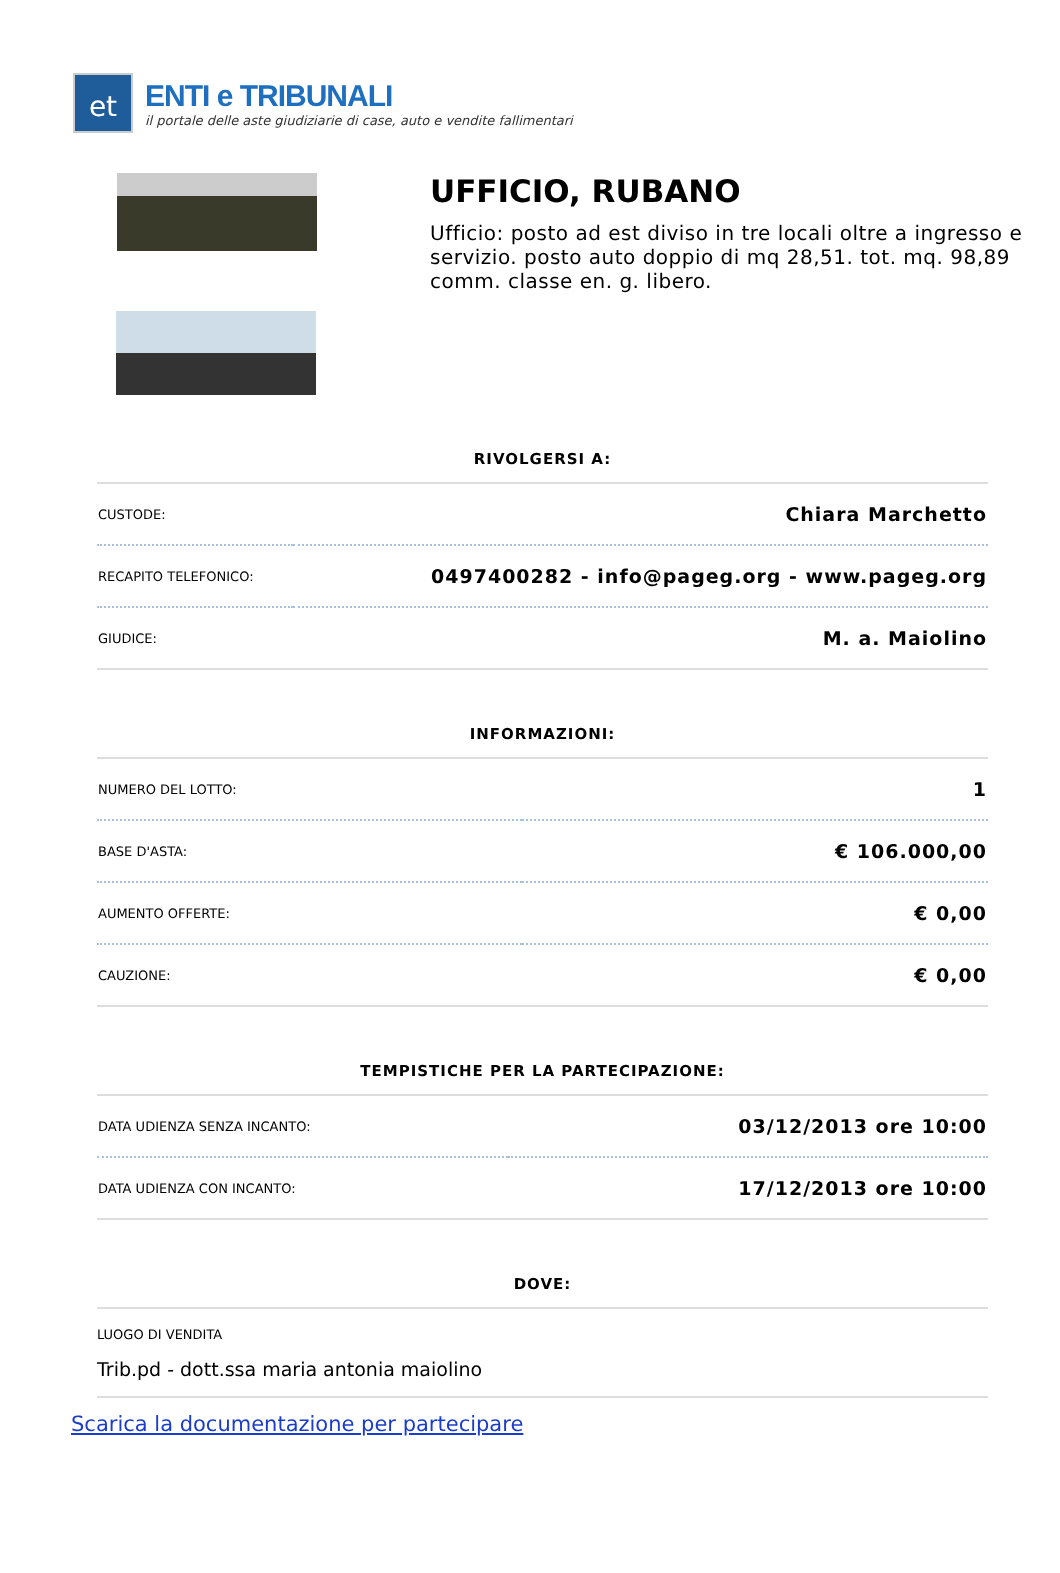et
ENTI e TRIBUNALI
il portale delle aste giudiziarie di case, auto e vendite fallimentari
UFFICIO, RUBANO
Ufficio: posto ad est diviso in tre locali oltre a ingresso e servizio. posto auto doppio di mq 28,51. tot. mq. 98,89 comm. classe en. g. libero.
RIVOLGERSI A:
| CUSTODE: | Chiara Marchetto |
| RECAPITO TELEFONICO: | 0497400282 - info@pageg.org - www.pageg.org |
| GIUDICE: | M. a. Maiolino |
INFORMAZIONI:
| NUMERO DEL LOTTO: | 1 |
| BASE D'ASTA: | € 106.000,00 |
| AUMENTO OFFERTE: | € 0,00 |
| CAUZIONE: | € 0,00 |
TEMPISTICHE PER LA PARTECIPAZIONE:
| DATA UDIENZA SENZA INCANTO: | 03/12/2013 ore 10:00 |
| DATA UDIENZA CON INCANTO: | 17/12/2013 ore 10:00 |
DOVE:
LUOGO DI VENDITA
Trib.pd - dott.ssa maria antonia maiolino
Scarica la documentazione per partecipare